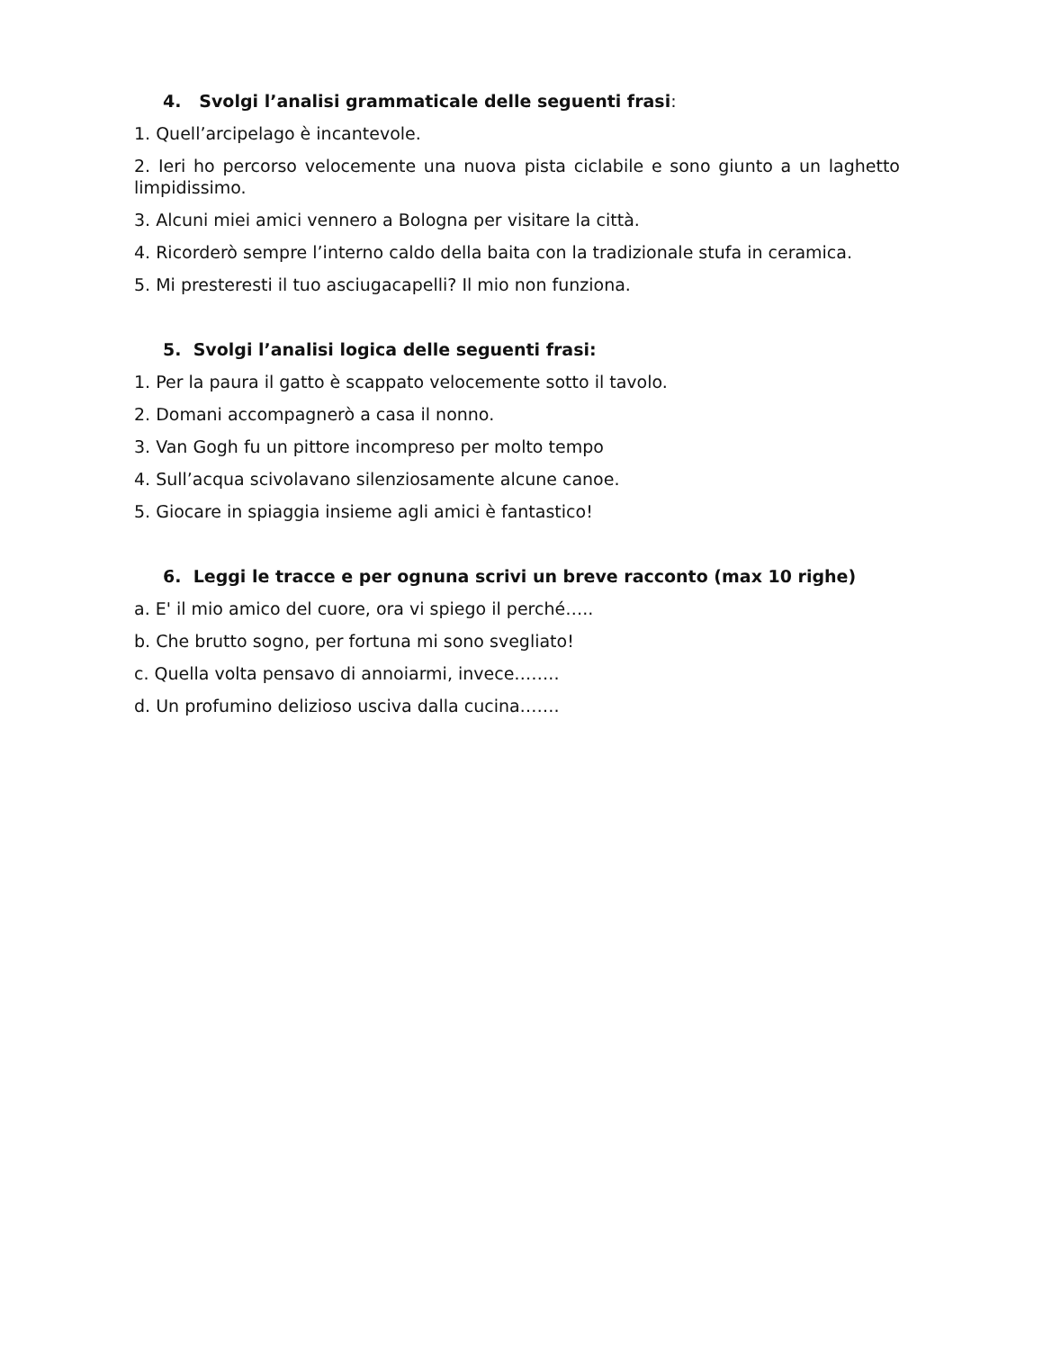4. Svolgi l’analisi grammaticale delle seguenti frasi:
1. Quell’arcipelago è incantevole.
2. Ieri ho percorso velocemente una nuova pista ciclabile e sono giunto a un laghetto limpidissimo.
3. Alcuni miei amici vennero a Bologna per visitare la città.
4. Ricorderò sempre l’interno caldo della baita con la tradizionale stufa in ceramica.
5. Mi presteresti il tuo asciugacapelli? Il mio non funziona.
5. Svolgi l’analisi logica delle seguenti frasi:
1. Per la paura il gatto è scappato velocemente sotto il tavolo.
2. Domani accompagnerò a casa il nonno.
3. Van Gogh fu un pittore incompreso per molto tempo
4. Sull’acqua scivolavano silenziosamente alcune canoe.
5. Giocare in spiaggia insieme agli amici è fantastico!
6. Leggi le tracce e per ognuna scrivi un breve racconto (max 10 righe)
a. E' il mio amico del cuore, ora vi spiego il perché…..
b. Che brutto sogno, per fortuna mi sono svegliato!
c. Quella volta pensavo di annoiarmi, invece……..
d. Un profumino delizioso usciva dalla cucina…….